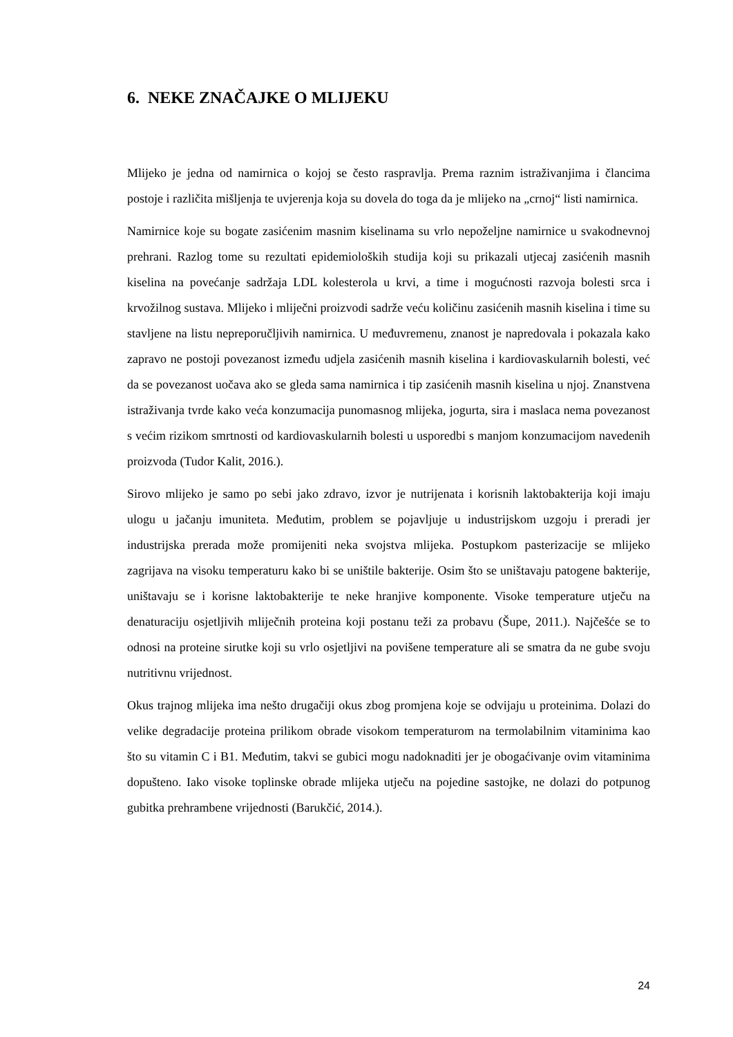6. NEKE ZNAČAJKE O MLIJEKU
Mlijeko je jedna od namirnica o kojoj se često raspravlja. Prema raznim istraživanjima i člancima postoje i različita mišljenja te uvjerenja koja su dovela do toga da je mlijeko na „crnoj“ listi namirnica.
Namirnice koje su bogate zasićenim masnim kiselinama su vrlo nepoželjne namirnice u svakodnevnoj prehrani. Razlog tome su rezultati epidemioloških studija koji su prikazali utjecaj zasićenih masnih kiselina na povećanje sadržaja LDL kolesterola u krvi, a time i mogućnosti razvoja bolesti srca i krvožilnog sustava. Mlijeko i mliječni proizvodi sadrže veću količinu zasićenih masnih kiselina i time su stavljene na listu nepreporučljivih namirnica. U međuvremenu, znanost je napredovala i pokazala kako zapravo ne postoji povezanost između udjela zasićenih masnih kiselina i kardiovaskularnih bolesti, već da se povezanost uočava ako se gleda sama namirnica i tip zasićenih masnih kiselina u njoj. Znanstvena istraživanja tvrde kako veća konzumacija punomasnog mlijeka, jogurta, sira i maslaca nema povezanost s većim rizikom smrtnosti od kardiovaskularnih bolesti u usporedbi s manjom konzumacijom navedenih proizvoda (Tudor Kalit, 2016.).
Sirovo mlijeko je samo po sebi jako zdravo, izvor je nutrijenata i korisnih laktobakterija koji imaju ulogu u jačanju imuniteta. Međutim, problem se pojavljuje u industrijskom uzgoju i preradi jer industrijska prerada može promijeniti neka svojstva mlijeka. Postupkom pasterizacije se mlijeko zagrijava na visoku temperaturu kako bi se uništile bakterije. Osim što se uništavaju patogene bakterije, uništavaju se i korisne laktobakterije te neke hranjive komponente. Visoke temperature utječu na denaturaciju osjetljivih mliječnih proteina koji postanu teži za probavu (Šupe, 2011.). Najčešće se to odnosi na proteine sirutke koji su vrlo osjetljivi na povišene temperature ali se smatra da ne gube svoju nutritivnu vrijednost.
Okus trajnog mlijeka ima nešto drugačiji okus zbog promjena koje se odvijaju u proteinima. Dolazi do velike degradacije proteina prilikom obrade visokom temperaturom na termolabilnim vitaminima kao što su vitamin C i B1. Međutim, takvi se gubici mogu nadoknaditi jer je obogaćivanje ovim vitaminima dopušteno. Iako visoke toplinske obrade mlijeka utječu na pojedine sastojke, ne dolazi do potpunog gubitka prehrambene vrijednosti (Barukčić, 2014.).
24